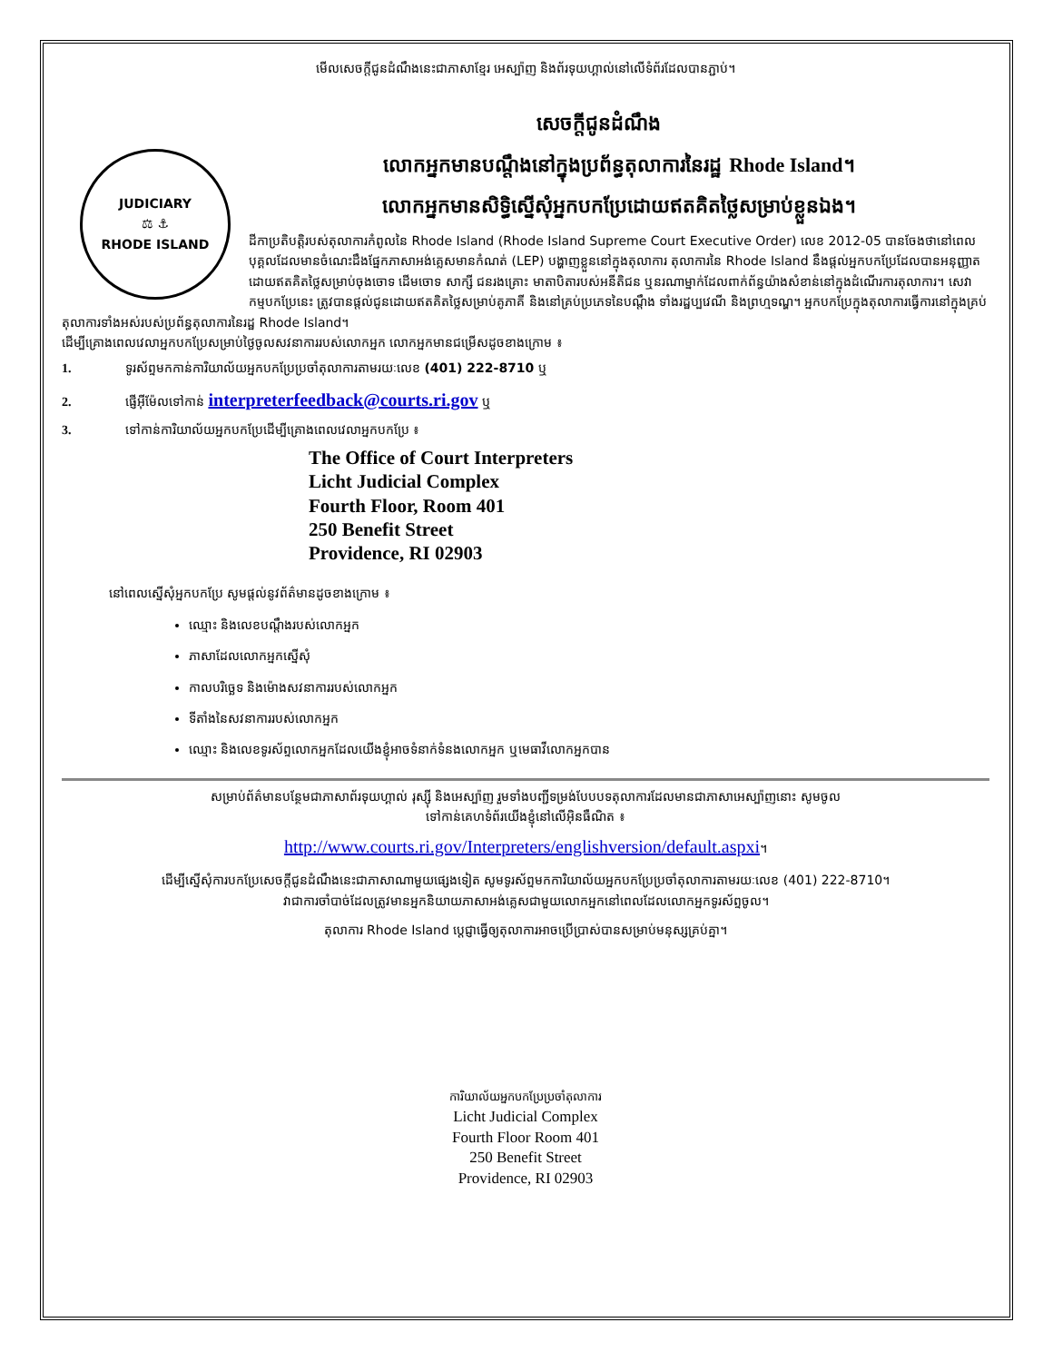មើលសេចក្ដីជូនដំណឹងនេះជាភាសាខ្មែរ អេស្ប៉ាញ និងព័រទុយហ្គាល់នៅលើទំព័រដែលបានភ្ជាប់។
សេចក្ដីជូនដំណឹង
JUDICIARY
⚖ ⚓
RHODE ISLAND
លោកអ្នកមានបណ្ដឹងនៅក្នុងប្រព័ន្ធតុលាការនៃរដ្ឋ Rhode Island។
លោកអ្នកមានសិទ្ធិស្នើសុំអ្នកបកប្រែដោយឥតគិតថ្លៃសម្រាប់ខ្លួនឯង។
ដីកាប្រតិបត្តិរបស់តុលាការកំពូលនៃ Rhode Island (Rhode Island Supreme Court Executive Order) លេខ 2012-05 បានចែងថានៅពេលបុគ្គលដែលមានចំណេះដឹងផ្នែកភាសាអង់គ្លេសមានកំណត់ (LEP) បង្ហាញខ្លួននៅក្នុងតុលាការ តុលាការនៃ Rhode Island នឹងផ្ដល់អ្នកបកប្រែដែលបានអនុញ្ញាតដោយឥតគិតថ្លៃសម្រាប់ចុងចោទ ដើមចោទ សាក្សី ជនរងគ្រោះ មាតាបិតារបស់អនីតិជន ឬនរណាម្នាក់ដែលពាក់ព័ន្ធយ៉ាងសំខាន់នៅក្នុងដំណើរការតុលាការ។ សេវាកម្មបកប្រែនេះ ត្រូវបានផ្ដល់ជូនដោយឥតគិតថ្លៃសម្រាប់គូភាគី និងនៅគ្រប់ប្រភេទនៃបណ្ដឹង ទាំងរដ្ឋប្បវេណី និងព្រហ្មទណ្ឌ។ អ្នកបកប្រែក្នុងតុលាការធ្វើការនៅក្នុងគ្រប់តុលាការទាំងអស់របស់ប្រព័ន្ធតុលាការនៃរដ្ឋ Rhode Island។
ដើម្បីគ្រោងពេលវេលាអ្នកបកប្រែសម្រាប់ថ្ងៃចូលសវនាការរបស់លោកអ្នក លោកអ្នកមានជម្រើសដូចខាងក្រោម ៖
1. ទូរស័ព្ទមកកាន់ការិយាល័យអ្នកបកប្រែប្រចាំតុលាការតាមរយៈលេខ (401) 222-8710 ឬ
2. ផ្ញើអ៊ីម៉ែលទៅកាន់ interpreterfeedback@courts.ri.gov ឬ
3. ទៅកាន់ការិយាល័យអ្នកបកប្រែដើម្បីគ្រោងពេលវេលាអ្នកបកប្រែ ៖
The Office of Court Interpreters
Licht Judicial Complex
Fourth Floor, Room 401
250 Benefit Street
Providence, RI 02903
នៅពេលស្នើសុំអ្នកបកប្រែ សូមផ្ដល់នូវព័ត៌មានដូចខាងក្រោម ៖
ឈ្មោះ និងលេខបណ្ដឹងរបស់លោកអ្នក
ភាសាដែលលោកអ្នកស្នើសុំ
កាលបរិច្ឆេទ និងម៉ោងសវនាការរបស់លោកអ្នក
ទីតាំងនៃសវនាការរបស់លោកអ្នក
ឈ្មោះ និងលេខទូរស័ព្ទលោកអ្នកដែលយើងខ្ញុំអាចទំនាក់ទំនងលោកអ្នក ឬមេធាវីលោកអ្នកបាន
សម្រាប់ព័ត៌មានបន្ថែមជាភាសាព័រទុយហ្គាល់ រុស្ស៊ី និងអេស្ប៉ាញ រួមទាំងបញ្ជីទម្រង់បែបបទតុលាការដែលមានជាភាសាអេស្ប៉ាញនោះ សូមចូល
ទៅកាន់គេហទំព័រយើងខ្ញុំនៅលើអ៊ិនធឺណិត ៖
http://www.courts.ri.gov/Interpreters/englishversion/default.aspxi។
ដើម្បីស្នើសុំការបកប្រែសេចក្ដីជូនដំណឹងនេះជាភាសាណាមួយផ្សេងទៀត សូមទូរស័ព្ទមកការិយាល័យអ្នកបកប្រែប្រចាំតុលាការតាមរយៈលេខ (401) 222-8710។
វាជាការចាំបាច់ដែលត្រូវមានអ្នកនិយាយភាសាអង់គ្លេសជាមួយលោកអ្នកនៅពេលដែលលោកអ្នកទូរស័ព្ទចូល។
តុលាការ Rhode Island ប្ដេជ្ញាធ្វើឲ្យតុលាការអាចប្រើប្រាស់បានសម្រាប់មនុស្សគ្រប់គ្នា។
ការិយាល័យអ្នកបកប្រែប្រចាំតុលាការ
Licht Judicial Complex
Fourth Floor Room 401
250 Benefit Street
Providence, RI 02903